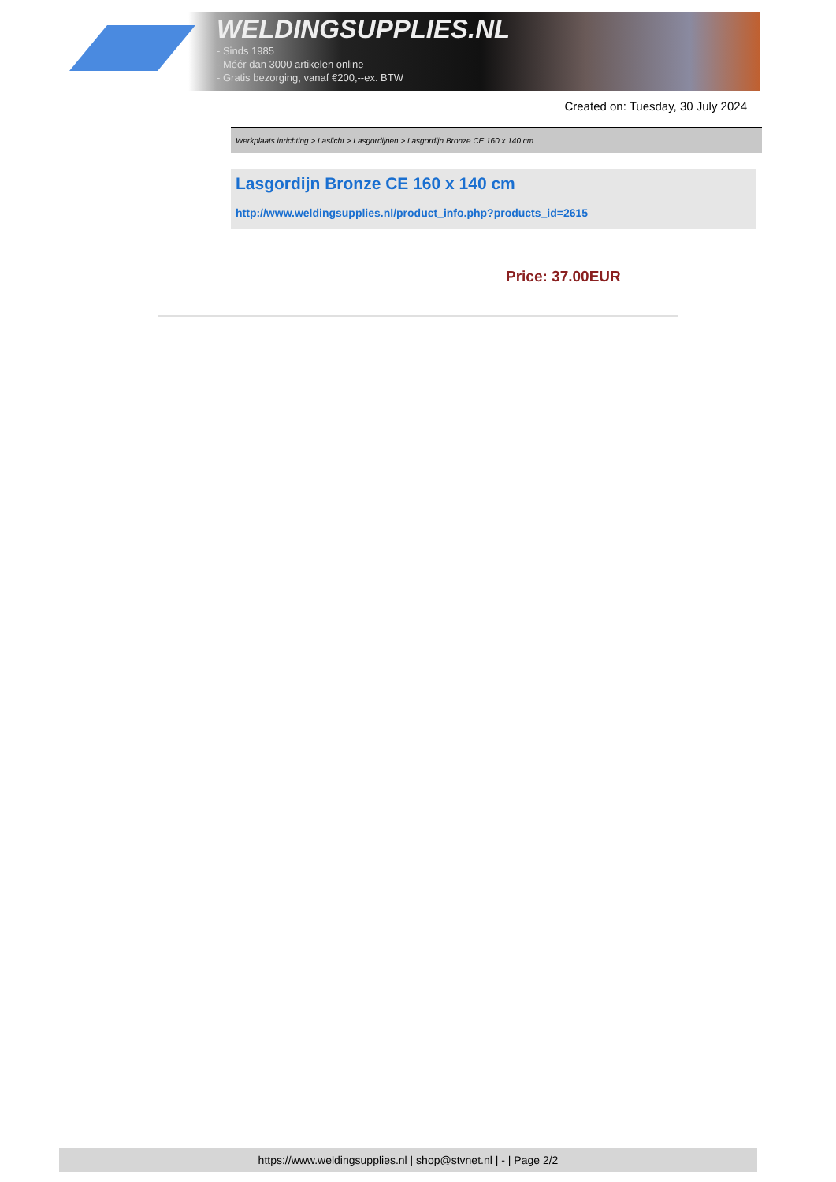WELDINGSUPPLIES.NL
- Sinds 1985
- Méér dan 3000 artikelen online
- Gratis bezorging, vanaf €200,--ex. BTW
Created on: Tuesday, 30 July 2024
Werkplaats inrichting > Laslicht > Lasgordijnen > Lasgordijn Bronze CE 160 x 140 cm
Lasgordijn Bronze CE 160 x 140 cm
http://www.weldingsupplies.nl/product_info.php?products_id=2615
Price: 37.00EUR
https://www.weldingsupplies.nl | shop@stvnet.nl | - | Page 2/2